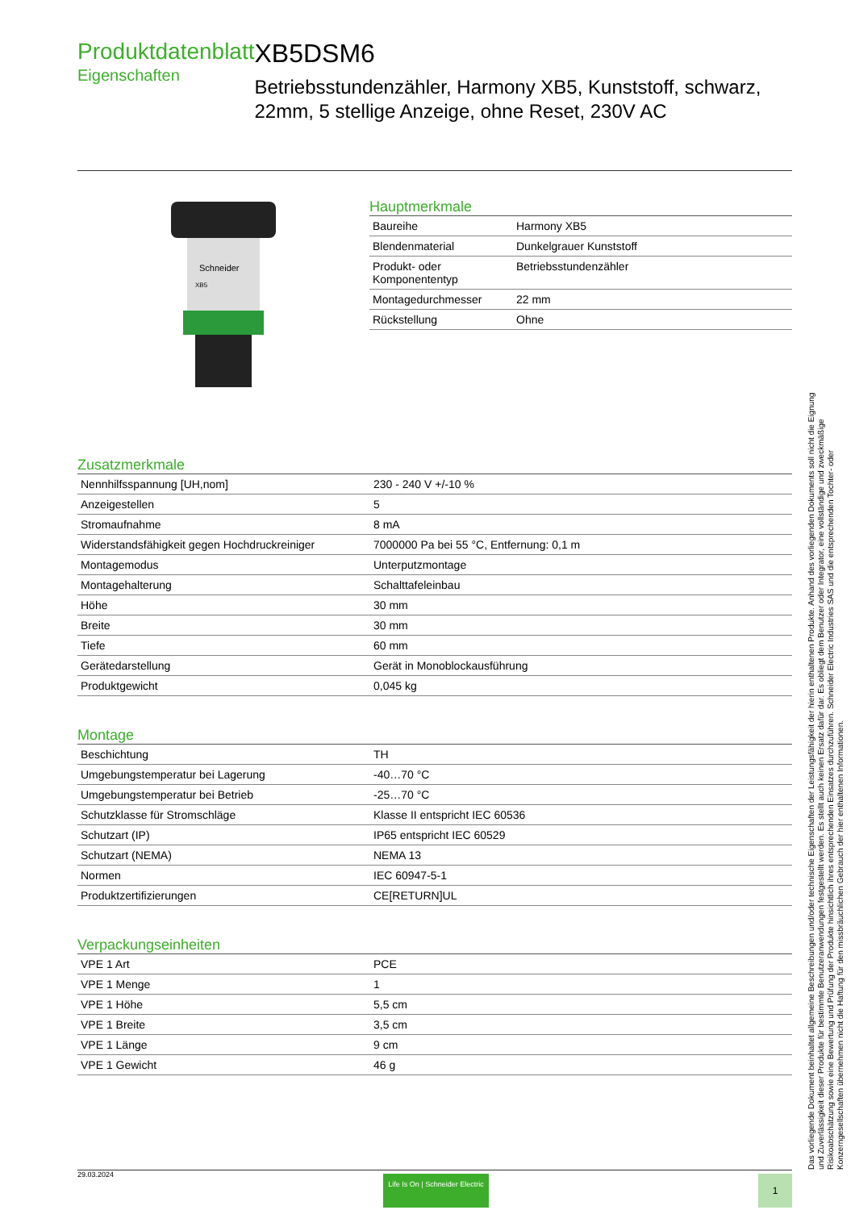Produktdatenblatt
Eigenschaften
XB5DSM6
Betriebsstundenzähler, Harmony XB5, Kunststoff, schwarz, 22mm, 5 stellige Anzeige, ohne Reset, 230V AC
Schneider
XB5
Hauptmerkmale
| Baureihe | Harmony XB5 |
| Blendenmaterial | Dunkelgrauer Kunststoff |
| Produkt- oder Komponententyp | Betriebsstundenzähler |
| Montagedurchmesser | 22 mm |
| Rückstellung | Ohne |
Zusatzmerkmale
| Nennhilfsspannung [UH,nom] | 230 - 240 V +/-10 % |
| Anzeigestellen | 5 |
| Stromaufnahme | 8 mA |
| Widerstandsfähigkeit gegen Hochdruckreiniger | 7000000 Pa bei 55 °C, Entfernung: 0,1 m |
| Montagemodus | Unterputzmontage |
| Montagehalterung | Schalttafeleinbau |
| Höhe | 30 mm |
| Breite | 30 mm |
| Tiefe | 60 mm |
| Gerätedarstellung | Gerät in Monoblockausführung |
| Produktgewicht | 0,045 kg |
Montage
| Beschichtung | TH |
| Umgebungstemperatur bei Lagerung | -40…70 °C |
| Umgebungstemperatur bei Betrieb | -25…70 °C |
| Schutzklasse für Stromschläge | Klasse II entspricht IEC 60536 |
| Schutzart (IP) | IP65 entspricht IEC 60529 |
| Schutzart (NEMA) | NEMA 13 |
| Normen | IEC 60947-5-1 |
| Produktzertifizierungen | CE[RETURN]UL |
Verpackungseinheiten
| VPE 1 Art | PCE |
| VPE 1 Menge | 1 |
| VPE 1 Höhe | 5,5 cm |
| VPE 1 Breite | 3,5 cm |
| VPE 1 Länge | 9 cm |
| VPE 1 Gewicht | 46 g |
Das vorliegende Dokument beinhaltet allgemeine Beschreibungen und/oder technische Eigenschaften der Leistungsfähigkeit der hierin enthaltenen Produkte. Anhand des vorliegenden Dokuments soll nicht die Eignung und Zuverlässigkeit dieser Produkte für bestimmte Benutzeranwendungen festgestellt werden. Es stellt auch keinen Ersatz dafür dar. Es obliegt dem Benutzer oder Integrator, eine vollständige und zweckmäßige Risikoabschätzung sowie eine Bewertung und Prüfung der Produkte hinsichtlich ihres entsprechenden Einsatzes durchzuführen. Schneider Electric Industries SAS und die entsprechenden Tochter- oder Konzerngesellschaften übernehmen nicht die Haftung für den missbräuchlichen Gebrauch der hier enthaltenen Informationen.
29.03.2024 Life Is On | Schneider Electric 1